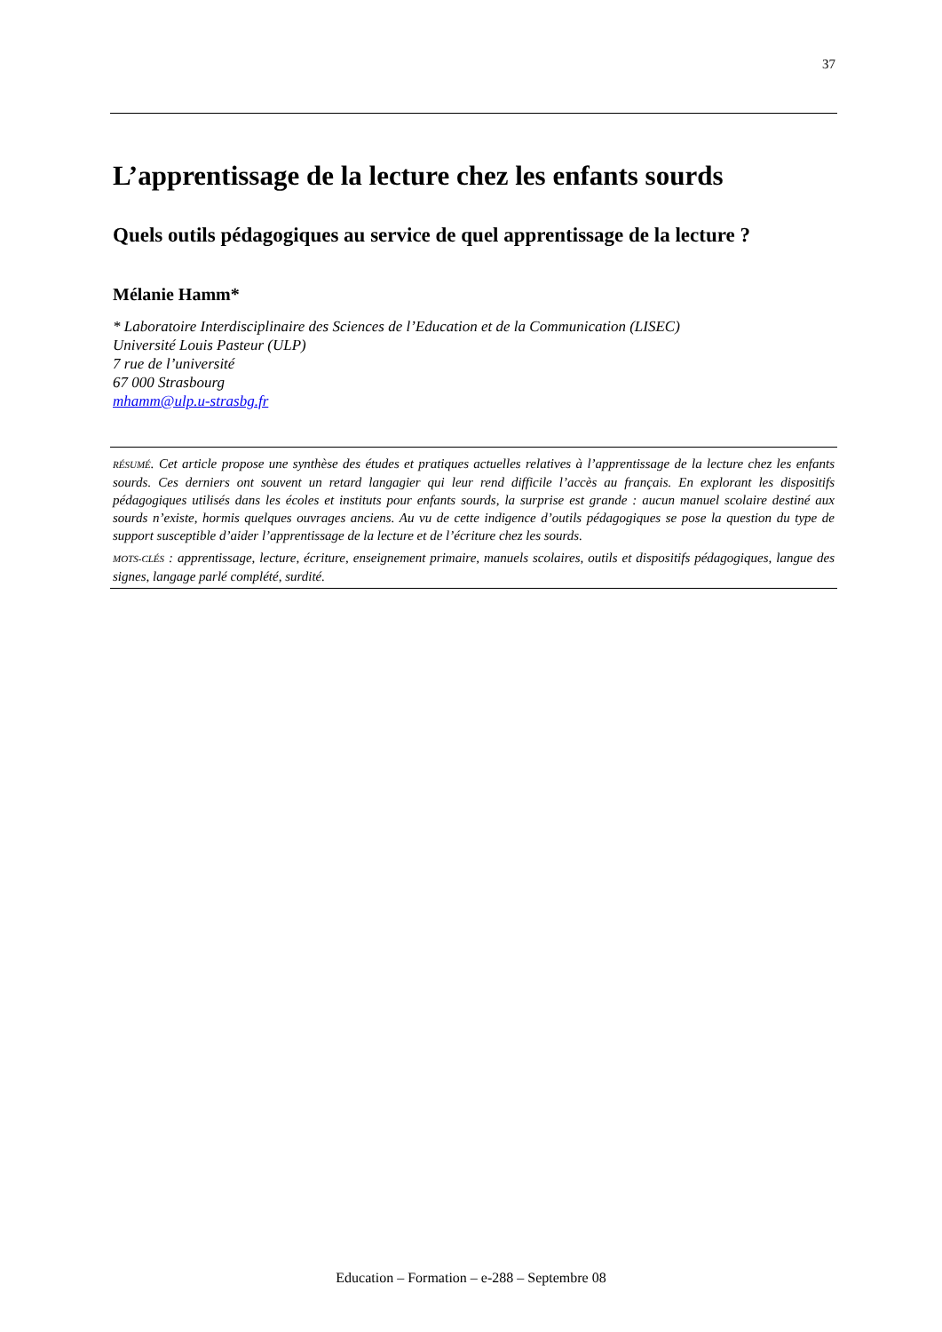37
L’apprentissage de la lecture chez les enfants sourds
Quels outils pédagogiques au service de quel apprentissage de la lecture ?
Mélanie Hamm*
* Laboratoire Interdisciplinaire des Sciences de l’Education et de la Communication (LISEC)
Université Louis Pasteur (ULP)
7 rue de l’université
67 000 Strasbourg
mhamm@ulp.u-strasbg.fr
RÉSUMÉ. Cet article propose une synthèse des études et pratiques actuelles relatives à l’apprentissage de la lecture chez les enfants sourds. Ces derniers ont souvent un retard langagier qui leur rend difficile l’accès au français. En explorant les dispositifs pédagogiques utilisés dans les écoles et instituts pour enfants sourds, la surprise est grande : aucun manuel scolaire destiné aux sourds n’existe, hormis quelques ouvrages anciens. Au vu de cette indigence d’outils pédagogiques se pose la question du type de support susceptible d’aider l’apprentissage de la lecture et de l’écriture chez les sourds.
MOTS-CLÉS : apprentissage, lecture, écriture, enseignement primaire, manuels scolaires, outils et dispositifs pédagogiques, langue des signes, langage parlé complété, surdité.
Education – Formation – e-288 – Septembre 08